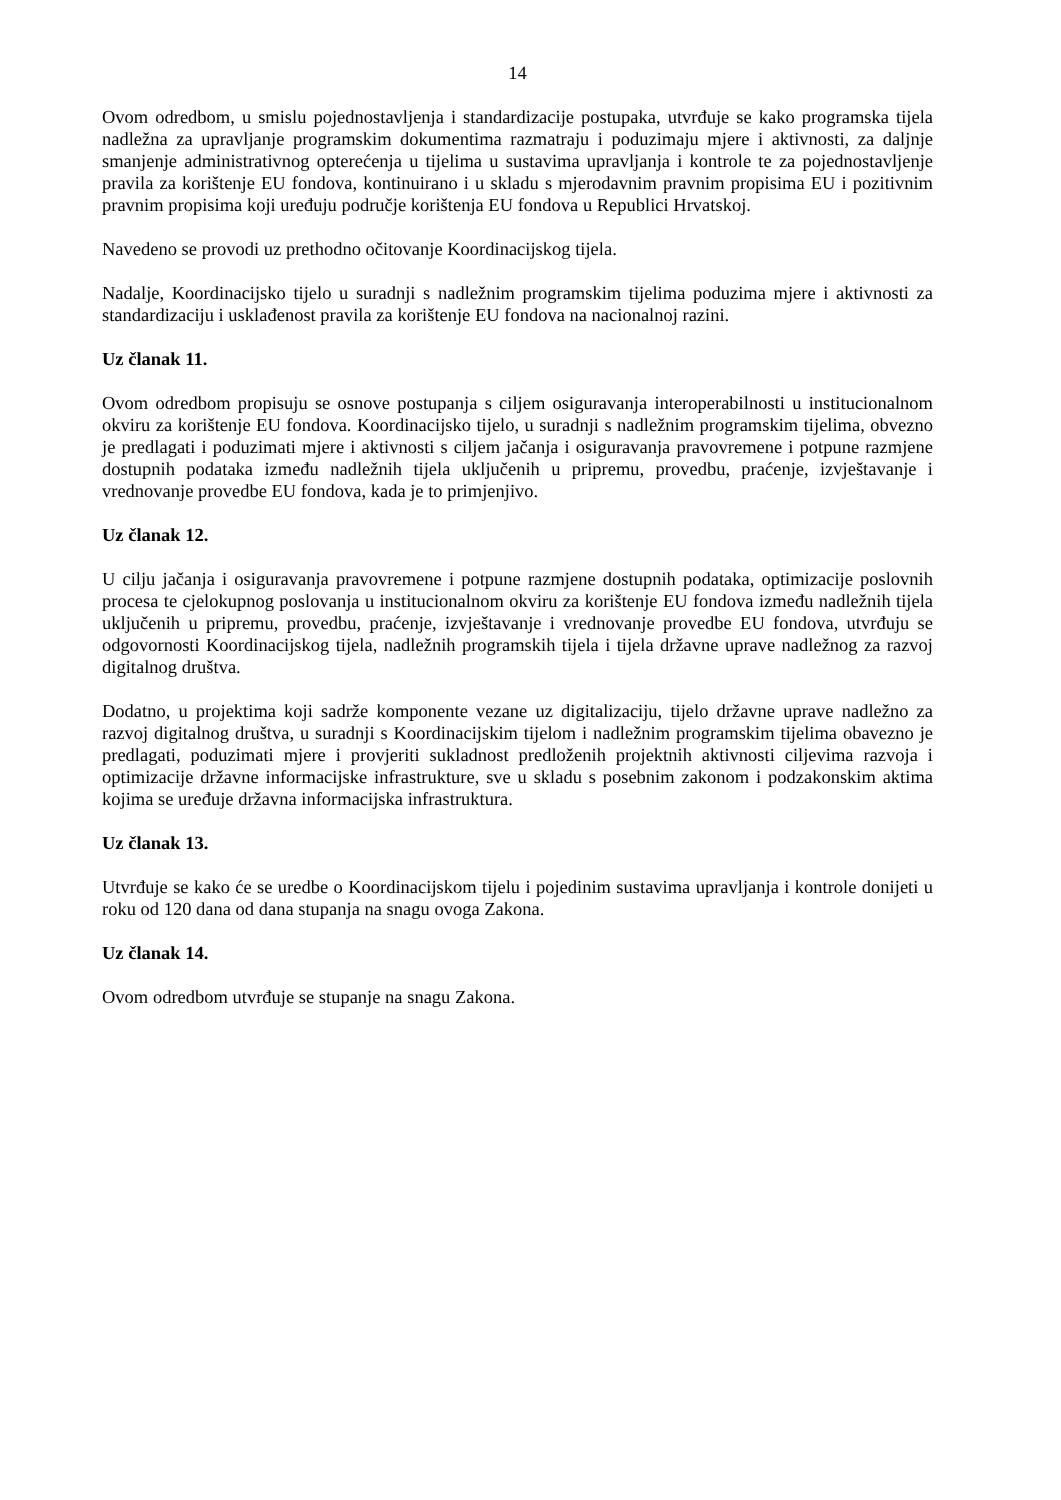14
Ovom odredbom, u smislu pojednostavljenja i standardizacije postupaka, utvrđuje se kako programska tijela nadležna za upravljanje programskim dokumentima razmatraju i poduzimaju mjere i aktivnosti, za daljnje smanjenje administrativnog opterećenja u tijelima u sustavima upravljanja i kontrole te za pojednostavljenje pravila za korištenje EU fondova, kontinuirano i u skladu s mjerodavnim pravnim propisima EU i pozitivnim pravnim propisima koji uređuju područje korištenja EU fondova u Republici Hrvatskoj.
Navedeno se provodi uz prethodno očitovanje Koordinacijskog tijela.
Nadalje, Koordinacijsko tijelo u suradnji s nadležnim programskim tijelima poduzima mjere i aktivnosti za standardizaciju i usklađenost pravila za korištenje EU fondova na nacionalnoj razini.
Uz članak 11.
Ovom odredbom propisuju se osnove postupanja s ciljem osiguravanja interoperabilnosti u institucionalnom okviru za korištenje EU fondova. Koordinacijsko tijelo, u suradnji s nadležnim programskim tijelima, obvezno je predlagati i poduzimati mjere i aktivnosti s ciljem jačanja i osiguravanja pravovremene i potpune razmjene dostupnih podataka između nadležnih tijela uključenih u pripremu, provedbu, praćenje, izvještavanje i vrednovanje provedbe EU fondova, kada je to primjenjivo.
Uz članak 12.
U cilju jačanja i osiguravanja pravovremene i potpune razmjene dostupnih podataka, optimizacije poslovnih procesa te cjelokupnog poslovanja u institucionalnom okviru za korištenje EU fondova između nadležnih tijela uključenih u pripremu, provedbu, praćenje, izvještavanje i vrednovanje provedbe EU fondova, utvrđuju se odgovornosti Koordinacijskog tijela, nadležnih programskih tijela i tijela državne uprave nadležnog za razvoj digitalnog društva.
Dodatno, u projektima koji sadrže komponente vezane uz digitalizaciju, tijelo državne uprave nadležno za razvoj digitalnog društva, u suradnji s Koordinacijskim tijelom i nadležnim programskim tijelima obavezno je predlagati, poduzimati mjere i provjeriti sukladnost predloženih projektnih aktivnosti ciljevima razvoja i optimizacije državne informacijske infrastrukture, sve u skladu s posebnim zakonom i podzakonskim aktima kojima se uređuje državna informacijska infrastruktura.
Uz članak 13.
Utvrđuje se kako će se uredbe o Koordinacijskom tijelu i pojedinim sustavima upravljanja i kontrole donijeti u roku od 120 dana od dana stupanja na snagu ovoga Zakona.
Uz članak 14.
Ovom odredbom utvrđuje se stupanje na snagu Zakona.